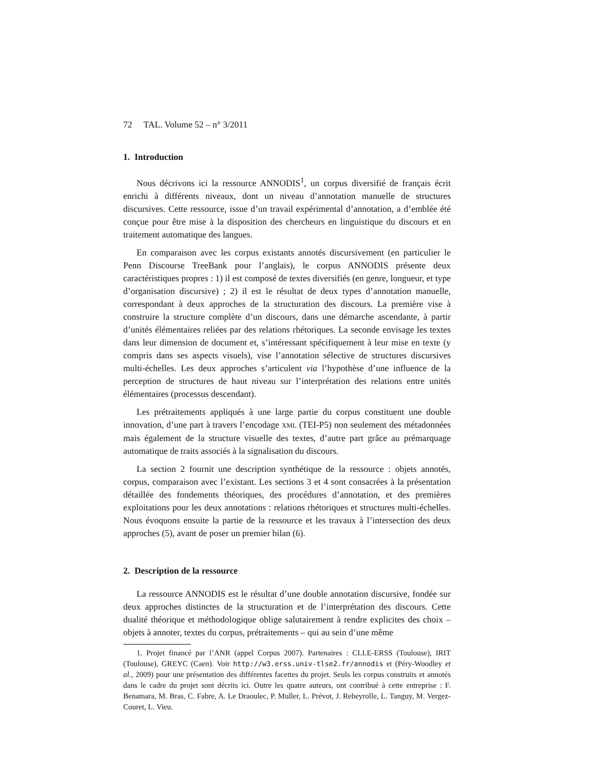72 TAL. Volume 52 – n° 3/2011
1. Introduction
Nous décrivons ici la ressource ANNODIS<sup>1</sup>, un corpus diversifié de français écrit enrichi à différents niveaux, dont un niveau d’annotation manuelle de structures discursives. Cette ressource, issue d’un travail expérimental d’annotation, a d’emblée été conçue pour être mise à la disposition des chercheurs en linguistique du discours et en traitement automatique des langues.
En comparaison avec les corpus existants annotés discursivement (en particulier le Penn Discourse TreeBank pour l’anglais), le corpus ANNODIS présente deux caractéristiques propres : 1) il est composé de textes diversifiés (en genre, longueur, et type d’organisation discursive) ; 2) il est le résultat de deux types d’annotation manuelle, correspondant à deux approches de la structuration des discours. La première vise à construire la structure complète d’un discours, dans une démarche ascendante, à partir d’unités élémentaires reliées par des relations rhétoriques. La seconde envisage les textes dans leur dimension de document et, s’intéressant spécifiquement à leur mise en texte (y compris dans ses aspects visuels), vise l’annotation sélective de structures discursives multi-échelles. Les deux approches s’articulent via l’hypothèse d’une influence de la perception de structures de haut niveau sur l’interprétation des relations entre unités élémentaires (processus descendant).
Les prétraitements appliqués à une large partie du corpus constituent une double innovation, d’une part à travers l’encodage XML (TEI-P5) non seulement des métadonnées mais également de la structure visuelle des textes, d’autre part grâce au prémarquage automatique de traits associés à la signalisation du discours.
La section 2 fournit une description synthétique de la ressource : objets annotés, corpus, comparaison avec l’existant. Les sections 3 et 4 sont consacrées à la présentation détaillée des fondements théoriques, des procédures d’annotation, et des premières exploitations pour les deux annotations : relations rhétoriques et structures multi-échelles. Nous évoquons ensuite la partie de la ressource et les travaux à l’intersection des deux approches (5), avant de poser un premier bilan (6).
2. Description de la ressource
La ressource ANNODIS est le résultat d’une double annotation discursive, fondée sur deux approches distinctes de la structuration et de l’interprétation des discours. Cette dualité théorique et méthodologique oblige salutairement à rendre explicites des choix – objets à annoter, textes du corpus, prétraitements – qui au sein d’une même
1. Projet financé par l’ANR (appel Corpus 2007). Partenaires : CLLE-ERSS (Toulouse), IRIT (Toulouse), GREYC (Caen). Voir http://w3.erss.univ-tlse2.fr/annodis et (Péry-Woodley et al., 2009) pour une présentation des différentes facettes du projet. Seuls les corpus construits et annotés dans le cadre du projet sont décrits ici. Outre les quatre auteurs, ont contribué à cette entreprise : F. Benamara, M. Bras, C. Fabre, A. Le Draoulec, P. Muller, L. Prévot, J. Rebeyrolle, L. Tanguy, M. Vergez-Couret, L. Vieu.